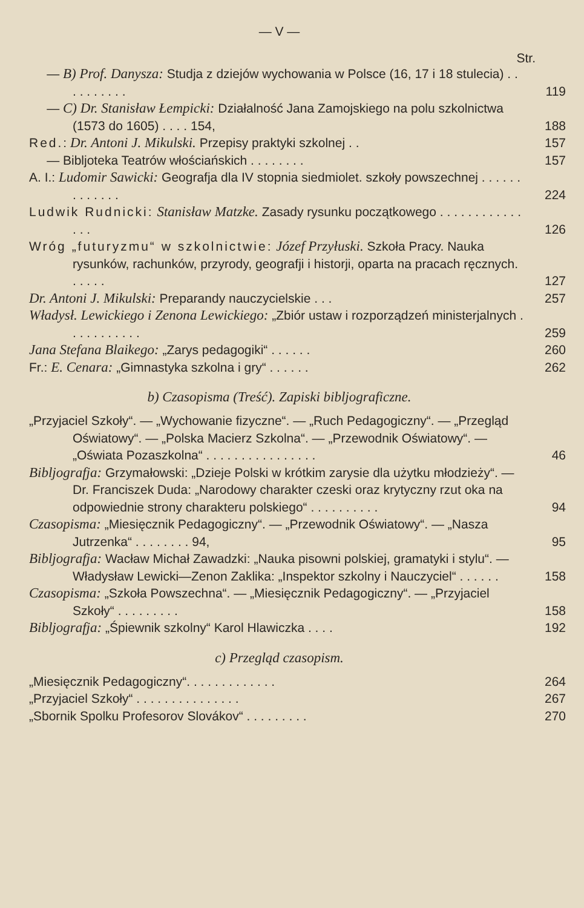— V —
Str.
— B) Prof. Danysza: Studja z dziejów wychowania w Polsce (16, 17 i 18 stulecia) . . . . . . . . . .
119
— C) Dr. Stanisław Łempicki: Działalność Jana Zamojskiego na polu szkolnictwa (1573 do 1605) . . . . 154,
188
Red.: Dr. Antoni J. Mikulski. Przepisy praktyki szkolnej . .
157
— Bibljoteka Teatrów włościańskich . . . . . . . .
157
A. I.: Ludomir Sawicki: Geografja dla IV stopnia siedmiolet. szkoły powszechnej . . . . . . . . . . . . .
224
Ludwik Rudnicki: Stanisław Matzke. Zasady rysunku początkowego . . . . . . . . . . . . . . .
126
Wróg „futuryzmu“ w szkolnictwie: Józef Przyłuski. Szkoła Pracy. Nauka rysunków, rachunków, przyrody, geografji i historji, oparta na pracach ręcznych. . . . . .
127
Dr. Antoni J. Mikulski: Preparandy nauczycielskie . . .
257
Władysł. Lewickiego i Zenona Lewickiego: „Zbiór ustaw i rozporządzeń ministerjalnych . . . . . . . . . . .
259
Jana Stefana Blaikego: „Zarys pedagogiki“ . . . . . .
260
Fr.: E. Cenara: „Gimnastyka szkolna i gry“ . . . . . .
262
b) Czasopisma (Treść). Zapiski bibljograficzne.
„Przyjaciel Szkoły“. — „Wychowanie fizyczne“. — „Ruch Pedagogiczny“. — „Przegląd Oświatowy“. — „Polska Macierz Szkolna“. — „Przewodnik Oświatowy“. — „Oświata Pozaszkolna“ . . . . . . . . . . . . . . . .
46
Bibljografja: Grzymałowski: „Dzieje Polski w krótkim zarysie dla użytku młodzieży“. — Dr. Franciszek Duda: „Narodowy charakter czeski oraz krytyczny rzut oka na odpowiednie strony charakteru polskiego“ . . . . . . . . . .
94
Czasopisma: „Miesięcznik Pedagogiczny“. — „Przewodnik Oświatowy“. — „Nasza Jutrzenka“ . . . . . . . . 94,
95
Bibljografja: Wacław Michał Zawadzki: „Nauka pisowni polskiej, gramatyki i stylu“. — Władysław Lewicki—Zenon Zaklika: „Inspektor szkolny i Nauczyciel“ . . . . . .
158
Czasopisma: „Szkoła Powszechna“. — „Miesięcznik Pedagogiczny“. — „Przyjaciel Szkoły“ . . . . . . . . .
158
Bibljografja: „Śpiewnik szkolny“ Karol Hlawiczka . . . .
192
c) Przegląd czasopism.
„Miesięcznik Pedagogiczny“. . . . . . . . . . . . .
264
„Przyjaciel Szkoły“ . . . . . . . . . . . . . . .
267
„Sbornik Spolku Profesorov Slovákov“ . . . . . . . . .
270